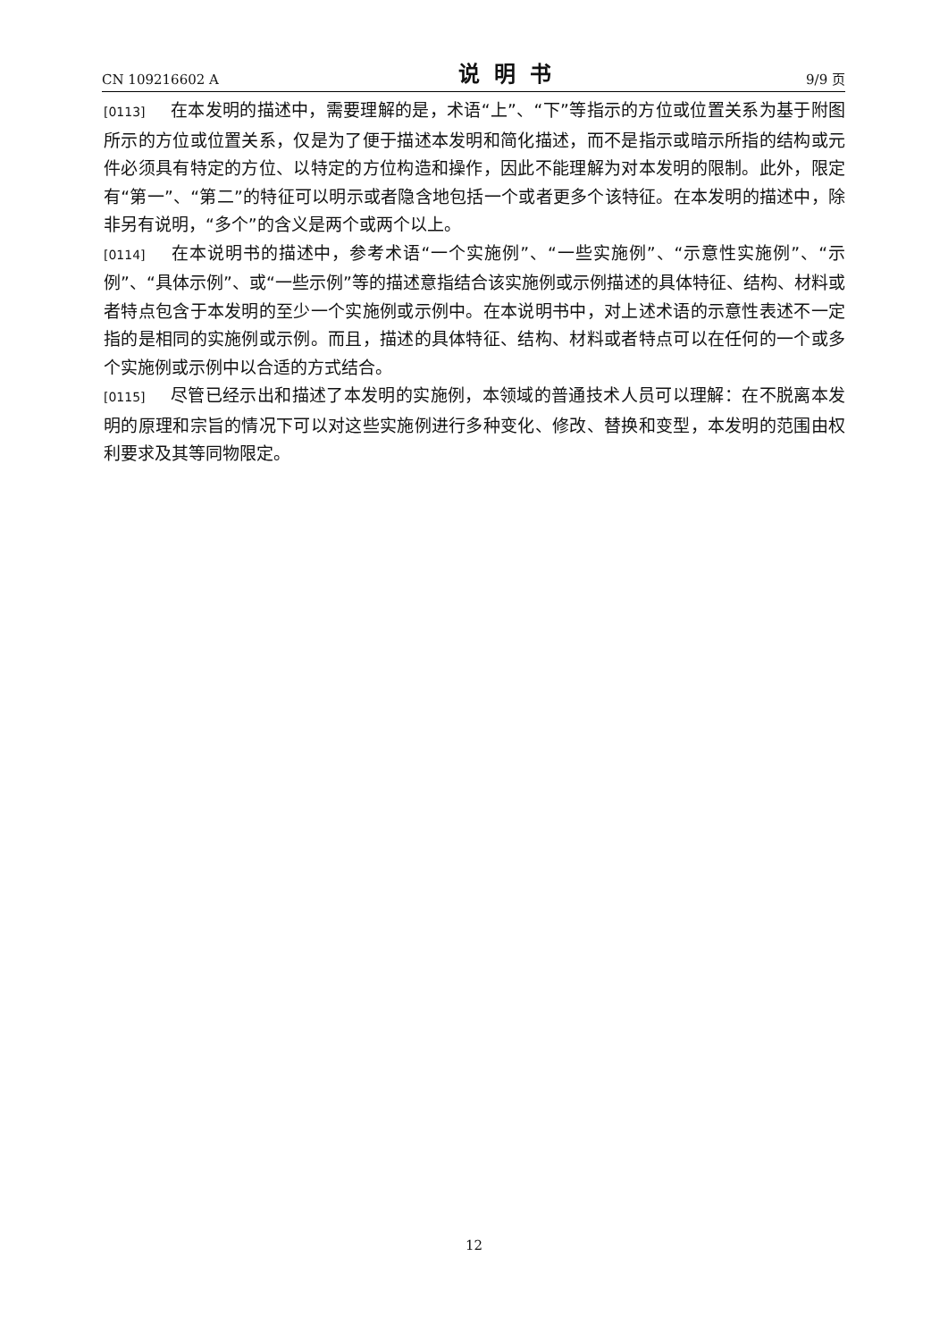CN 109216602 A 说明书 9/9 页
[0113] 在本发明的描述中，需要理解的是，术语“上”、“下”等指示的方位或位置关系为基于附图所示的方位或位置关系，仅是为了便于描述本发明和简化描述，而不是指示或暗示所指的结构或元件必须具有特定的方位、以特定的方位构造和操作，因此不能理解为对本发明的限制。此外，限定有“第一”、“第二”的特征可以明示或者隐含地包括一个或者更多个该特征。在本发明的描述中，除非另有说明，“多个”的含义是两个或两个以上。
[0114] 在本说明书的描述中，参考术语“一个实施例”、“一些实施例”、“示意性实施例”、“示例”、“具体示例”、或“一些示例”等的描述意指结合该实施例或示例描述的具体特征、结构、材料或者特点包含于本发明的至少一个实施例或示例中。在本说明书中，对上述术语的示意性表述不一定指的是相同的实施例或示例。而且，描述的具体特征、结构、材料或者特点可以在任何的一个或多个实施例或示例中以合适的方式结合。
[0115] 尽管已经示出和描述了本发明的实施例，本领域的普通技术人员可以理解：在不脱离本发明的原理和宗旨的情况下可以对这些实施例进行多种变化、修改、替换和变型，本发明的范围由权利要求及其等同物限定。
12